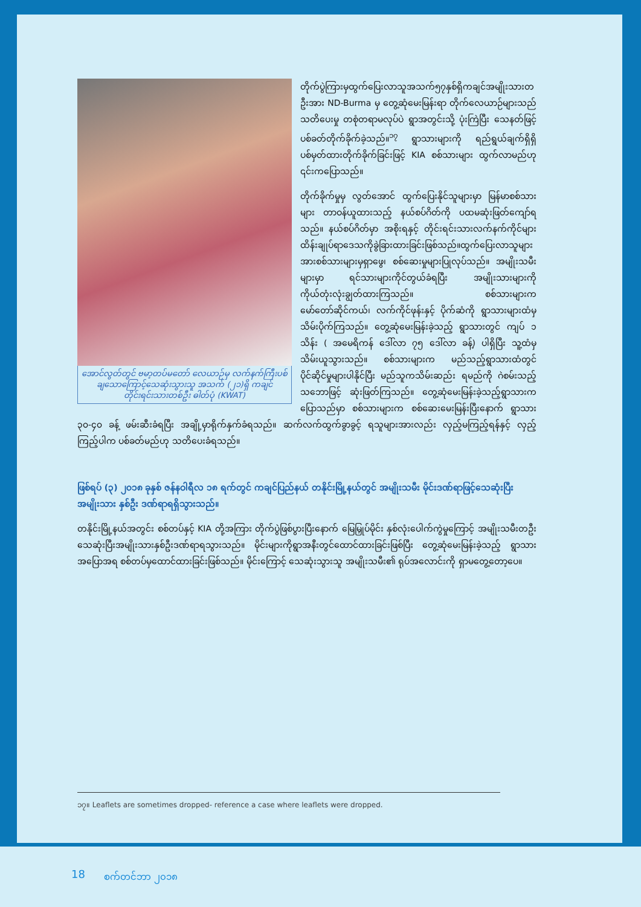အောင်လွတ်တွင် ဗမာ့တပ်မတော် လေယာဉ်မှ လက်နက်ကြီးပစ်ချသောကြောင့်သေဆုံးသွားသူ အသက် (၂၁)ရှိ ကချင်တိုင်းရင်းသားတစ်ဦး ဓါတ်ပုံ (KWAT)
တိုက်ပွဲကြားမှထွက်ပြေးလာသူအသက်၅၇နှစ်ရှိကချင်အမျိုးသားတဦးအား ND-Burma မှ တွေ့ဆုံမေးမြန်းရာ တိုက်လေယာဉ်များသည် သတိပေးမှု တစုံတရာမလုပ်ပဲ ရွာအတွင်းသို့ ပုံးကြဲပြီး သေနတ်ဖြင့်ပစ်ခတ်တိုက်ခိုက်ခဲ့သည်။<sup>၁၇</sup> ရွာသားများကို ရည်ရွယ်ချက်ရှိရှိ ပစ်မှတ်ထားတိုက်ခိုက်ခြင်းဖြင့် KIA စစ်သားများ ထွက်လာမည်ဟု ၎င်းကပြောသည်။
တိုက်ခိုက်မှုမှ လွတ်အောင် ထွက်ပြေးနိုင်သူများမှာ မြန်မာစစ်သားများ တာဝန်ယူထားသည့် နယ်စပ်ဂိတ်ကို ပထမဆုံးဖြတ်ကျော်ရသည်။ နယ်စပ်ဂိတ်မှာ အစိုးရနှင့် တိုင်းရင်းသားလက်နက်ကိုင်များ ထိန်းချုပ်ရာဒေသကိုခွဲခြားထားခြင်းဖြစ်သည်။ထွက်ပြေးလာသူများအားစစ်သားများမှရှာဖွေ၊ စစ်ဆေးမှုများပြုလုပ်သည်။ အမျိုးသမီးများမှာ ရင်သားများကိုင်တွယ်ခံရပြီး အမျိုးသားများကို ကိုယ်တုံးလုံးချွတ်ထားကြသည်။ စစ်သားများကမော်တော်ဆိုင်ကယ်၊ လက်ကိုင်ဖုန်းနှင့် ပိုက်ဆံကို ရွာသားများထံမှ သိမ်းပိုက်ကြသည်။ တွေ့ဆုံမေးမြန်းခဲ့သည့် ရွာသားတွင် ကျပ် ၁ သိန်း ( အမေရိကန် ဒေါ်လာ ၇၅ ဒေါ်လာ ခန့်) ပါရှိပြီး သူ့ထံမှသိမ်းယူသွားသည်။ စစ်သားများက မည်သည့်ရွာသားထံတွင် ပိုင်ဆိုင်မှုများပါနိုင်ပြီး မည်သူကသိမ်းဆည်း ရမည်ကို ဂဲစမ်းသည့်သဘောဖြင့် ဆုံးဖြတ်ကြသည်။ တွေ့ဆုံမေးမြန်းခဲ့သည့်ရွာသားကပြောသည်မှာ စစ်သားများက စစ်ဆေးမေးမြန်းပြီးနောက် ရွာသား ၃၀-၄၀ ခန့် ဖမ်းဆီးခံရပြီး အချို့မှာရိုက်နှက်ခံရသည်။ ဆက်လက်ထွက်ခွာခွင့် ရသူများအားလည်း လှည့်မကြည့်ရန်နှင့် လှည့်ကြည့်ပါက ပစ်ခတ်မည်ဟု သတိပေးခံရသည်။
ဖြစ်ရပ် (၃) ၂၀၁၈ ခုနှစ် ဇန်နဝါရီလ ၁၈ ရက်တွင် ကချင်ပြည်နယ် တနိုင်းမြို့နယ်တွင် အမျိုးသမီး မိုင်းဒဏ်ရာဖြင့်သေဆုံးပြီးအမျိုးသား နှစ်ဦး ဒဏ်ရာရရှိသွားသည်။
တနိုင်းမြို့နယ်အတွင်း စစ်တပ်နှင့် KIA တို့အကြား တိုက်ပွဲဖြစ်ပွားပြီးနောက် မြေမြှုပ်မိုင်း နှစ်လုံးပေါက်ကွဲမှုကြောင့် အမျိုးသမီးတဦးသေဆုံးပြီးအမျိုးသားနှစ်ဦးဒဏ်ရာရသွားသည်။ မိုင်းများကိုရွာအနီးတွင်ထောင်ထားခြင်းဖြစ်ပြီး တွေ့ဆုံမေးမြန်းခဲ့သည့် ရွာသားအပြောအရ စစ်တပ်မှထောင်ထားခြင်းဖြစ်သည်။ မိုင်းကြောင့် သေဆုံးသွားသူ အမျိုးသမီး၏ ရုပ်အလောင်းကို ရှာမတွေ့တော့ပေ။
၁၇။ Leaflets are sometimes dropped- reference a case where leaflets were dropped.
18 စက်တင်ဘာ ၂၀၁၈